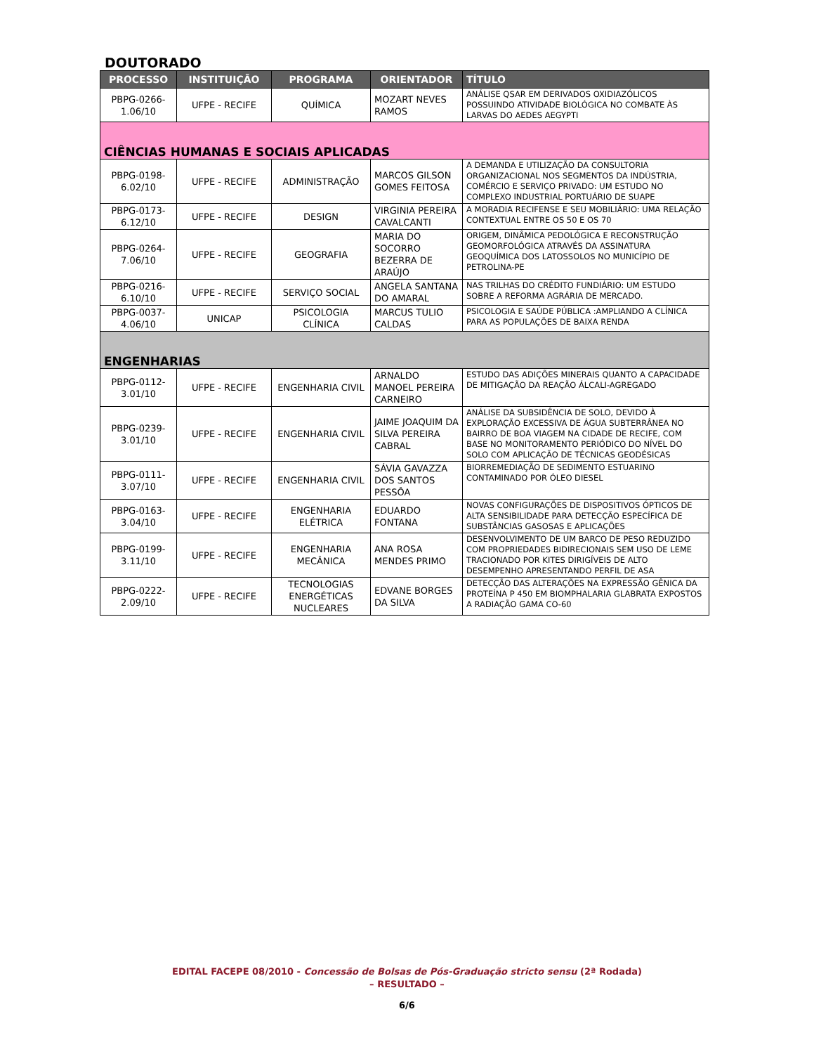DOUTORADO
| PROCESSO | INSTITUIÇÃO | PROGRAMA | ORIENTADOR | TÍTULO |
| --- | --- | --- | --- | --- |
| PBPG-0266-1.06/10 | UFPE - RECIFE | QUÍMICA | MOZART NEVES RAMOS | ANÁLISE QSAR EM DERIVADOS OXIDIAZÓLICOS POSSUINDO ATIVIDADE BIOLÓGICA NO COMBATE ÀS LARVAS DO AEDES AEGYPTI |
| CIÊNCIAS HUMANAS E SOCIAIS APLICADAS | | | | |
| PBPG-0198-6.02/10 | UFPE - RECIFE | ADMINISTRAÇÃO | MARCOS GILSON GOMES FEITOSA | A DEMANDA E UTILIZAÇÃO DA CONSULTORIA ORGANIZACIONAL NOS SEGMENTOS DA INDÚSTRIA, COMÉRCIO E SERVIÇO PRIVADO: UM ESTUDO NO COMPLEXO INDUSTRIAL PORTUÁRIO DE SUAPE |
| PBPG-0173-6.12/10 | UFPE - RECIFE | DESIGN | VIRGINIA PEREIRA CAVALCANTI | A MORADIA RECIFENSE E SEU MOBILIÁRIO: UMA RELAÇÃO CONTEXTUAL ENTRE OS 50 E OS 70 |
| PBPG-0264-7.06/10 | UFPE - RECIFE | GEOGRAFIA | MARIA DO SOCORRO BEZERRA DE ARAÚJO | ORIGEM, DINÂMICA PEDOLÓGICA E RECONSTRUÇÃO GEOMORFOLÓGICA ATRAVÉS DA ASSINATURA GEOQUÍMICA DOS LATOSSOLOS NO MUNICÍPIO DE PETROLINA-PE |
| PBPG-0216-6.10/10 | UFPE - RECIFE | SERVIÇO SOCIAL | ANGELA SANTANA DO AMARAL | NAS TRILHAS DO CRÉDITO FUNDIÁRIO: UM ESTUDO SOBRE A REFORMA AGRÁRIA DE MERCADO. |
| PBPG-0037-4.06/10 | UNICAP | PSICOLOGIA CLÍNICA | MARCUS TULIO CALDAS | PSICOLOGIA E SAÚDE PÚBLICA :AMPLIANDO A CLÍNICA PARA AS POPULAÇÕES DE BAIXA RENDA |
| ENGENHARIAS | | | | |
| PBPG-0112-3.01/10 | UFPE - RECIFE | ENGENHARIA CIVIL | ARNALDO MANOEL PEREIRA CARNEIRO | ESTUDO DAS ADIÇÕES MINERAIS QUANTO A CAPACIDADE DE MITIGAÇÃO DA REAÇÃO ÁLCALI-AGREGADO |
| PBPG-0239-3.01/10 | UFPE - RECIFE | ENGENHARIA CIVIL | JAIME JOAQUIM DA SILVA PEREIRA CABRAL | ANÁLISE DA SUBSIDÊNCIA DE SOLO, DEVIDO À EXPLORAÇÃO EXCESSIVA DE ÁGUA SUBTERRÂNEA NO BAIRRO DE BOA VIAGEM NA CIDADE DE RECIFE, COM BASE NO MONITORAMENTO PERIÓDICO DO NÍVEL DO SOLO COM APLICAÇÃO DE TÉCNICAS GEODÉSICAS |
| PBPG-0111-3.07/10 | UFPE - RECIFE | ENGENHARIA CIVIL | SÁVIA GAVAZZA DOS SANTOS PESSÔA | BIORREMEDIAÇÃO DE SEDIMENTO ESTUARINO CONTAMINADO POR ÓLEO DIESEL |
| PBPG-0163-3.04/10 | UFPE - RECIFE | ENGENHARIA ELÉTRICA | EDUARDO FONTANA | NOVAS CONFIGURAÇÕES DE DISPOSITIVOS ÓPTICOS DE ALTA SENSIBILIDADE PARA DETECÇÃO ESPECÍFICA DE SUBSTÂNCIAS GASOSAS E APLICAÇÕES |
| PBPG-0199-3.11/10 | UFPE - RECIFE | ENGENHARIA MECÂNICA | ANA ROSA MENDES PRIMO | DESENVOLVIMENTO DE UM BARCO DE PESO REDUZIDO COM PROPRIEDADES BIDIRECIONAIS SEM USO DE LEME TRACIONADO POR KITES DIRIGÍVEIS DE ALTO DESEMPENHO APRESENTANDO PERFIL DE ASA |
| PBPG-0222-2.09/10 | UFPE - RECIFE | TECNOLOGIAS ENERGÉTICAS NUCLEARES | EDVANE BORGES DA SILVA | DETECÇÃO DAS ALTERAÇÕES NA EXPRESSÃO GÊNICA DA PROTEÍNA P 450 EM BIOMPHALARIA GLABRATA EXPOSTOS A RADIAÇÃO GAMA CO-60 |
EDITAL FACEPE 08/2010 - Concessão de Bolsas de Pós-Graduação stricto sensu (2ª Rodada)
– RESULTADO –
6/6